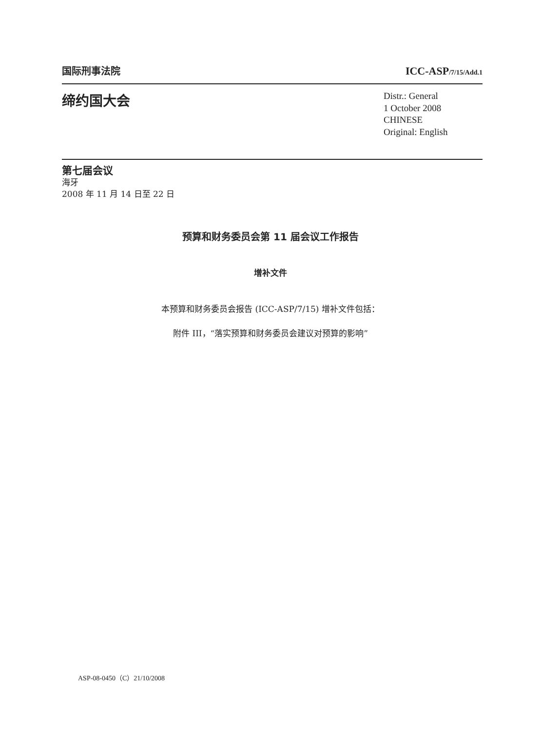国际刑事法院 ICC-ASP/7/15/Add.1
缔约国大会
Distr.: General
1 October 2008
CHINESE
Original: English
第七届会议
海牙
2008 年 11 月 14 日至 22 日
预算和财务委员会第 11 届会议工作报告
增补文件
本预算和财务委员会报告 (ICC-ASP/7/15) 增补文件包括：
附件 III，“落实预算和财务委员会建议对预算的影响”
ASP-08-0450（C）21/10/2008